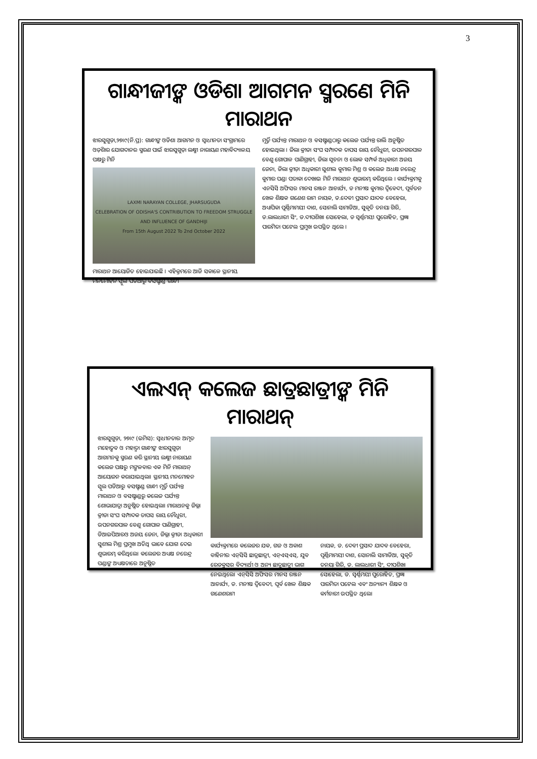3
ଗାନ୍ଧୀଜୀଙ୍କ ଓଡିଶା ଆଗମନ ସ୍ମରଣେ ମିନି ମାରାଥନ
ଝାରସୁଗୁଡ଼ା,୨୭।୯(ନି.ପ୍ର): ଗାନ୍ଧୀଙ୍କ ଓଡିଶା ଆଗମନ ଓ ସ୍ୱାଧୀନତା ସଂଗ୍ରାମରେ ଓଡ଼ିଶାର ଯୋଗଦାନର ସ୍ମରଣ ପାଇଁ ଝାରସୁଗୁଡ଼ା ଲକ୍ଷ୍ମୀ ନାରାୟଣ ମହାବିଦ୍ୟାଳୟ ପକ୍ଷରୁ ମିନି
LAXMI NARAYAN COLLEGE, JHARSUGUDA
CELEBRATION OF ODISHA'S CONTRIBUTION TO FREEDOM STRUGGLE AND INFLUENCE OF GANDHIJI
From 15th August 2022 To 2nd October 2022
ମାରାଥନ ଆୟୋଜିତ ହୋଇଯାଇଛି । ଏହିକ୍ରମରେ ଆଜି ସକାଳେ ସ୍ଥାନୀୟ ମନମୋହନ ସ୍କୁଲ ପଡିଆରୁ ବସଷ୍ଟାଣ୍ଡ ଗାନ୍ଧୀ
ମୂର୍ତ୍ତି ପର୍ଯ୍ୟନ୍ତ ମାରାଥନ ଓ ବସଷ୍ଟାଣ୍ଡଠାରୁ କଲେଜ ପର୍ଯ୍ୟନ୍ତ ରାଲି ଅନୁଷ୍ଠିତ ହୋଇଥିଲା । ଜିଲା କ୍ରୀଡା ସଂଘ ସମ୍ପାଦକ ତାପସ ରାୟ ଚୌଧୁରୀ, ଉପନଗରପାଳ ବେଣୁ ଗୋପାଳ ପାଣିଗ୍ରାହୀ, ଜିଲା ସୂଚନା ଓ ଲୋକ ସମ୍ପର୍କ ଅଧିକାରୀ ଅଜୟ ଜେନା, ଜିଲା କ୍ରୀଡ଼ା ଅଧିକାରୀ ସୁଶୀଲ କୁମାର ମିଶ୍ର ଓ କଲେଜ ଅଧକ୍ଷ ନରେନ୍ଦ୍ର କୁମାର ପଣ୍ଡା ପତାକା ଦେଖାଇ ମିନି ମାରାଥନ ଶୁଭାରମ୍ଭ କରିଥିଲେ । କାର୍ଯ୍ୟକ୍ରମକୁ ଏନସିସି ଅଫିସର ମାନସ ରଞ୍ଜନ ଆଚାର୍ଯ୍ୟ, ଡ ମନୀଷ କୁମାର ଦ୍ୱିବେଦୀ, ପୂର୍ବତନ ଖେଳ ଶିକ୍ଷକ ଗଣେଶ ରାମ ନାୟକ, ଡ.ଦେବୀ ପ୍ରସାଦ ଯାଦବ ବେହେରା, ଅଧ୍ୟାପିକା ପୂର୍ଣ୍ଣିମାମୟୀ ଦାଶ, ସୋନାଲି ସାମାଡିଆ, ସୁକୃତି ତନୟା ଗିରି, ଡ.ଲାଲଧାରୀ ସିଂ, ଡ.ଦୀପଶିଖା ସୋହେଲା, ଡ ସ୍ୱର୍ଣ୍ଣମୟୀ ପୁରୋହିତ, ପ୍ରଜ୍ଞା ପାରମିତା ପଟେଲ ପ୍ରମୁଖ ଉପସ୍ଥିତ ଥିଲେ ।
ଏଲଏନ୍ କଲେଜ ଛାତ୍ରଛାତ୍ରୀଙ୍କ ମିନି ମାରାଥନ୍
ଝାରସୁଗୁଡ଼ା, ୨୭।୯ (ଇମିସ): ସ୍ୱାଧୀନତାର ଅମୃତ ମହୋତ୍ସବ ଓ ମହାତ୍ମା ଗାନ୍ଧୀଙ୍କ ଝାରସୁଗୁଡ଼ା ଆଗମନକୁ ସ୍ମରଣ କରି ସ୍ଥାନୀୟ ଲକ୍ଷ୍ମୀ ନାରାୟଣ କଲେଜ ପକ୍ଷରୁ ମଙ୍ଗଳବାର ଏକ ମିନି ମାରାଥନ୍ ଆୟୋଜନ କରାଯାଇଥିଲା। ସ୍ଥାନୀୟ ମନମୋହନ ସ୍କୁଲ ପଡିଆରୁ ବସଷ୍ଟାଣ୍ଡ ଗାନ୍ଧୀ ମୂର୍ତ୍ତି ପର୍ଯ୍ୟନ୍ତ ମାରାଥନ ଓ ବସଷ୍ଟାଣ୍ଡରୁ କଲେଜ ପର୍ଯ୍ୟନ୍ତ ଶୋଭାଯାତ୍ରା ଅନୁଷ୍ଠିତ ହୋଇଥିଲା। ମାରାଥନକୁ ଜିଲ୍ଲା କ୍ରୀଡା ସଂଘ ସମ୍ପାଦକ ତାପସ ରାୟ ଚୌଧୁରୀ, ଉପନଗରପାଳ ବେଣୁ ଗୋପାଳ ପାଣିଗ୍ରାହୀ, ଡିଆଇପିଆରଓ ଅଜୟ ଜେନା, ଜିଲ୍ଲା କ୍ରୀଡା ଅଧିକାରୀ ସୁଶୀଲ ମିଶ୍ର ପ୍ରମୁଖ ଅତିଥି ଭାବେ ଯୋଗ ଦେଇ ଶୁଭାରମ୍ଭ କରିଥିଲେ। କଲେଜର ଅଧ୍ୟକ୍ଷ ନରେନ୍ଦ୍ର ପଣ୍ଡାଙ୍କ ଅଧ୍ୟକ୍ଷତାରେ ଅନୁଷ୍ଠିତ
କାର୍ଯ୍ୟକ୍ରମରେ କଲେଜର ଯକ, ଗଜ ଓ ଅକାଶ ବାହିନୀର ଏନ୍‌ସିସି ଛାତ୍ରଛାତ୍ରୀ, ଏନ୍‌ଏସ୍‌ଏସ୍, ଯୁବ ରେଡକ୍ରସର ବିଦ୍ୟାର୍ଥୀ ଓ ଅନ୍ୟ ଛାତ୍ରଛାତ୍ରୀ ଭାଗ ନେଇଥିଲେ। ଏନ୍‌ସିସି ଅଫିସର ମାନସ ରଞ୍ଜନ ଆଚାର୍ଯ୍ୟ, ଡ. ମନୀଷ ଦ୍ୱିବେଦୀ, ପୂର୍ବ ଖେଳ ଶିକ୍ଷକ ଗଣେଶରାମ
ନାୟକ, ଡ. ଦେବୀ ପ୍ରସାଦ ଯାଦବ ବେହେରା, ପୂର୍ଣ୍ଣିମାମୟୀ ଦାଶ, ସୋନାଲି ସାମାଡିଆ, ସୁକୃତି ତନୟା ଗିରି, ଡ. ଲାଲଧାରୀ ସିଂ, ଦୀପଶିଖା ସୋହେଲା, ଡ. ସ୍ୱର୍ଣ୍ଣମୟୀ ପୁରୋହିତ, ପ୍ରଜ୍ଞା ପାରମିତା ପଟେଲ ଏବଂ ଅନ୍ୟାନ୍ୟ ଶିକ୍ଷକ ଓ କର୍ମଚାରୀ ଉପସ୍ଥିତ ଥିଲେ।